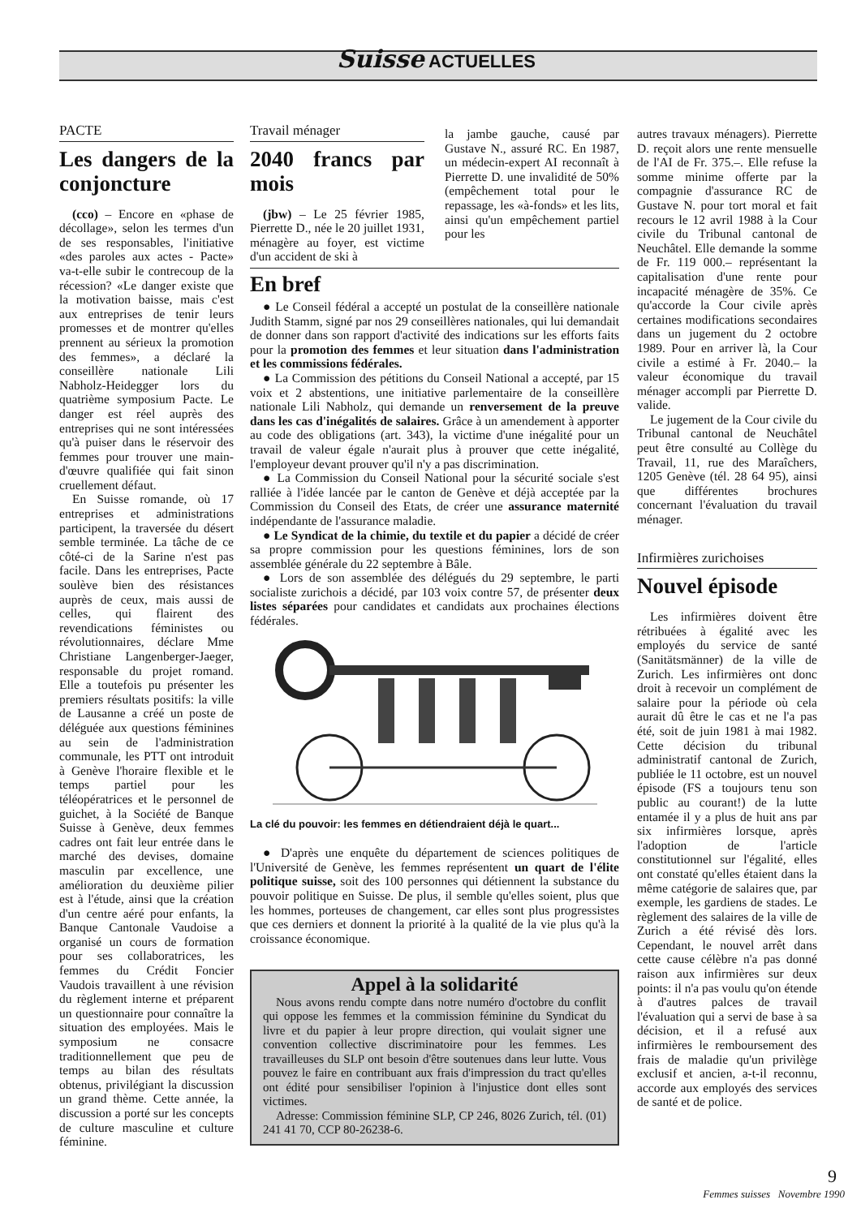Suisse ACTUELLES
PACTE
Les dangers de la conjoncture
(cco) – Encore en «phase de décollage», selon les termes d'un de ses responsables, l'initiative «des paroles aux actes - Pacte» va-t-elle subir le contrecoup de la récession? «Le danger existe que la motivation baisse, mais c'est aux entreprises de tenir leurs promesses et de montrer qu'elles prennent au sérieux la promotion des femmes», a déclaré la conseillère nationale Lili Nabholz-Heidegger lors du quatrième symposium Pacte. Le danger est réel auprès des entreprises qui ne sont intéressées qu'à puiser dans le réservoir des femmes pour trouver une main-d'œuvre qualifiée qui fait sinon cruellement défaut.
En Suisse romande, où 17 entreprises et administrations participent, la traversée du désert semble terminée. La tâche de ce côté-ci de la Sarine n'est pas facile. Dans les entreprises, Pacte soulève bien des résistances auprès de ceux, mais aussi de celles, qui flairent des revendications féministes ou révolutionnaires, déclare Mme Christiane Langenberger-Jaeger, responsable du projet romand. Elle a toutefois pu présenter les premiers résultats positifs: la ville de Lausanne a créé un poste de déléguée aux questions féminines au sein de l'administration communale, les PTT ont introduit à Genève l'horaire flexible et le temps partiel pour les téléopératrices et le personnel de guichet, à la Société de Banque Suisse à Genève, deux femmes cadres ont fait leur entrée dans le marché des devises, domaine masculin par excellence, une amélioration du deuxième pilier est à l'étude, ainsi que la création d'un centre aéré pour enfants, la Banque Cantonale Vaudoise a organisé un cours de formation pour ses collaboratrices, les femmes du Crédit Foncier Vaudois travaillent à une révision du règlement interne et préparent un questionnaire pour connaître la situation des employées. Mais le symposium ne consacre traditionnellement que peu de temps au bilan des résultats obtenus, privilégiant la discussion un grand thème. Cette année, la discussion a porté sur les concepts de culture masculine et culture féminine.
Travail ménager
2040 francs par mois
(jbw) – Le 25 février 1985, Pierrette D., née le 20 juillet 1931, ménagère au foyer, est victime d'un accident de ski à
la jambe gauche, causé par Gustave N., assuré RC. En 1987, un médecin-expert AI reconnaît à Pierrette D. une invalidité de 50% (empêchement total pour le repassage, les «à-fonds» et les lits, ainsi qu'un empêchement partiel pour les
En bref
● Le Conseil fédéral a accepté un postulat de la conseillère nationale Judith Stamm, signé par nos 29 conseillères nationales, qui lui demandait de donner dans son rapport d'activité des indications sur les efforts faits pour la promotion des femmes et leur situation dans l'administration et les commissions fédérales.
● La Commission des pétitions du Conseil National a accepté, par 15 voix et 2 abstentions, une initiative parlementaire de la conseillère nationale Lili Nabholz, qui demande un renversement de la preuve dans les cas d'inégalités de salaires. Grâce à un amendement à apporter au code des obligations (art. 343), la victime d'une inégalité pour un travail de valeur égale n'aurait plus à prouver que cette inégalité, l'employeur devant prouver qu'il n'y a pas discrimination.
● La Commission du Conseil National pour la sécurité sociale s'est ralliée à l'idée lancée par le canton de Genève et déjà acceptée par la Commission du Conseil des Etats, de créer une assurance maternité indépendante de l'assurance maladie.
● Le Syndicat de la chimie, du textile et du papier a décidé de créer sa propre commission pour les questions féminines, lors de son assemblée générale du 22 septembre à Bâle.
● Lors de son assemblée des délégués du 29 septembre, le parti socialiste zurichois a décidé, par 103 voix contre 57, de présenter deux listes séparées pour candidates et candidats aux prochaines élections fédérales.
La clé du pouvoir: les femmes en détiendraient déjà le quart...
● D'après une enquête du département de sciences politiques de l'Université de Genève, les femmes représentent un quart de l'élite politique suisse, soit des 100 personnes qui détiennent la substance du pouvoir politique en Suisse. De plus, il semble qu'elles soient, plus que les hommes, porteuses de changement, car elles sont plus progressistes que ces derniers et donnent la priorité à la qualité de la vie plus qu'à la croissance économique.
Appel à la solidarité
Nous avons rendu compte dans notre numéro d'octobre du conflit qui oppose les femmes et la commission féminine du Syndicat du livre et du papier à leur propre direction, qui voulait signer une convention collective discriminatoire pour les femmes. Les travailleuses du SLP ont besoin d'être soutenues dans leur lutte. Vous pouvez le faire en contribuant aux frais d'impression du tract qu'elles ont édité pour sensibiliser l'opinion à l'injustice dont elles sont victimes.
Adresse: Commission féminine SLP, CP 246, 8026 Zurich, tél. (01) 241 41 70, CCP 80-26238-6.
autres travaux ménagers). Pierrette D. reçoit alors une rente mensuelle de l'AI de Fr. 375.–. Elle refuse la somme minime offerte par la compagnie d'assurance RC de Gustave N. pour tort moral et fait recours le 12 avril 1988 à la Cour civile du Tribunal cantonal de Neuchâtel. Elle demande la somme de Fr. 119 000.– représentant la capitalisation d'une rente pour incapacité ménagère de 35%. Ce qu'accorde la Cour civile après certaines modifications secondaires dans un jugement du 2 octobre 1989. Pour en arriver là, la Cour civile a estimé à Fr. 2040.– la valeur économique du travail ménager accompli par Pierrette D. valide.
Le jugement de la Cour civile du Tribunal cantonal de Neuchâtel peut être consulté au Collège du Travail, 11, rue des Maraîchers, 1205 Genève (tél. 28 64 95), ainsi que différentes brochures concernant l'évaluation du travail ménager.
Infirmières zurichoises
Nouvel épisode
Les infirmières doivent être rétribuées à égalité avec les employés du service de santé (Sanitätsmänner) de la ville de Zurich. Les infirmières ont donc droit à recevoir un complément de salaire pour la période où cela aurait dû être le cas et ne l'a pas été, soit de juin 1981 à mai 1982. Cette décision du tribunal administratif cantonal de Zurich, publiée le 11 octobre, est un nouvel épisode (FS a toujours tenu son public au courant!) de la lutte entamée il y a plus de huit ans par six infirmières lorsque, après l'adoption de l'article constitutionnel sur l'égalité, elles ont constaté qu'elles étaient dans la même catégorie de salaires que, par exemple, les gardiens de stades. Le règlement des salaires de la ville de Zurich a été révisé dès lors. Cependant, le nouvel arrêt dans cette cause célèbre n'a pas donné raison aux infirmières sur deux points: il n'a pas voulu qu'on étende à d'autres palces de travail l'évaluation qui a servi de base à sa décision, et il a refusé aux infirmières le remboursement des frais de maladie qu'un privilège exclusif et ancien, a-t-il reconnu, accorde aux employés des services de santé et de police.
9
Femmes suisses Novembre 1990